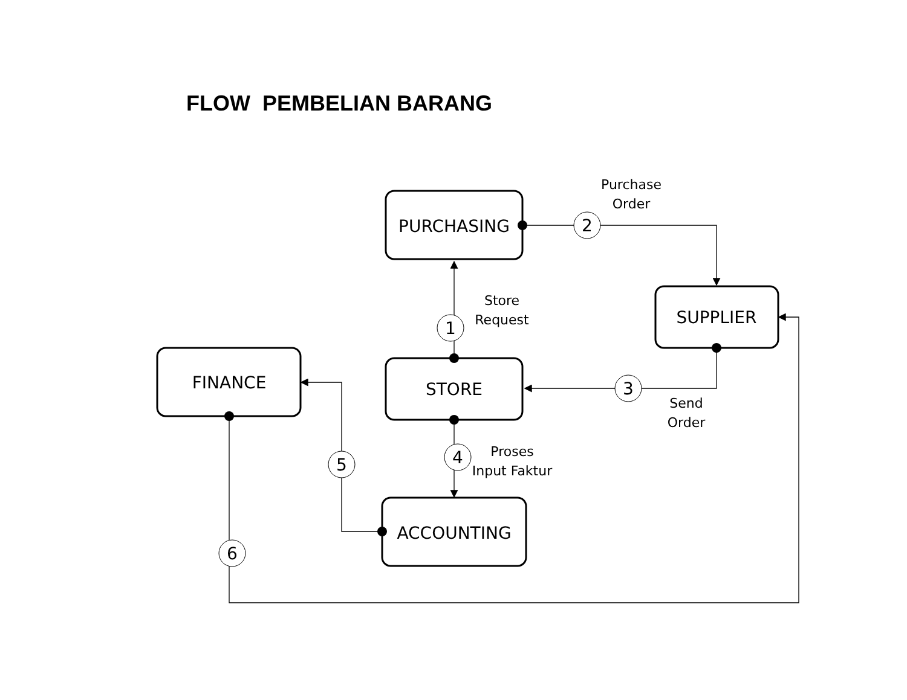FLOW PEMBELIAN BARANG
1
2
3
4
5
6
PURCHASING
SUPPLIER
STORE
FINANCE
ACCOUNTING
Purchase
Order
Store
Request
Send
Order
Proses
Input Faktur